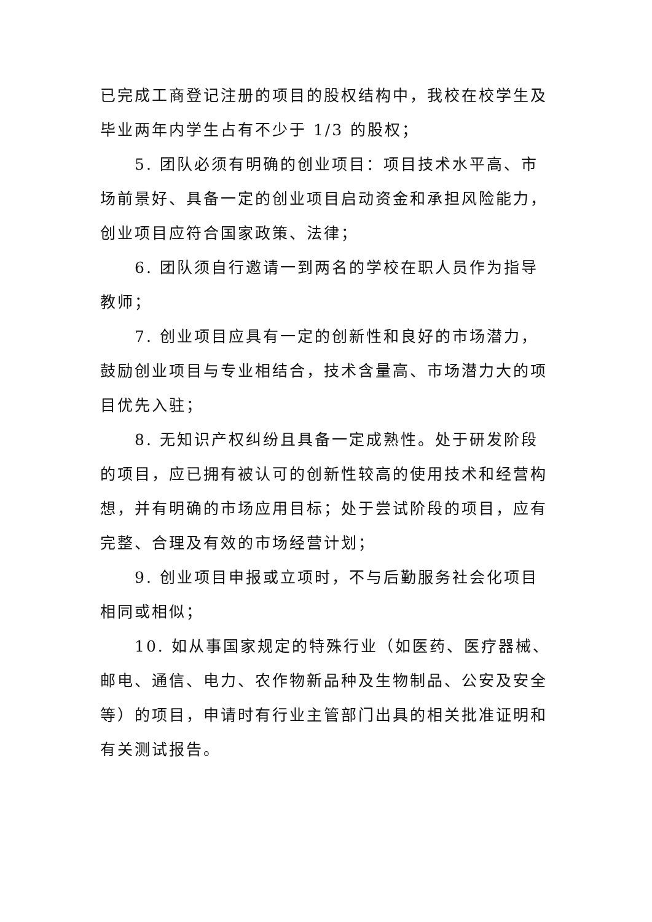已完成工商登记注册的项目的股权结构中，我校在校学生及毕业两年内学生占有不少于 1/3 的股权；
5. 团队必须有明确的创业项目：项目技术水平高、市场前景好、具备一定的创业项目启动资金和承担风险能力，创业项目应符合国家政策、法律；
6. 团队须自行邀请一到两名的学校在职人员作为指导教师；
7. 创业项目应具有一定的创新性和良好的市场潜力，鼓励创业项目与专业相结合，技术含量高、市场潜力大的项目优先入驻；
8. 无知识产权纠纷且具备一定成熟性。处于研发阶段的项目，应已拥有被认可的创新性较高的使用技术和经营构想，并有明确的市场应用目标；处于尝试阶段的项目，应有完整、合理及有效的市场经营计划；
9. 创业项目申报或立项时，不与后勤服务社会化项目相同或相似；
10. 如从事国家规定的特殊行业（如医药、医疗器械、邮电、通信、电力、农作物新品种及生物制品、公安及安全等）的项目，申请时有行业主管部门出具的相关批准证明和有关测试报告。